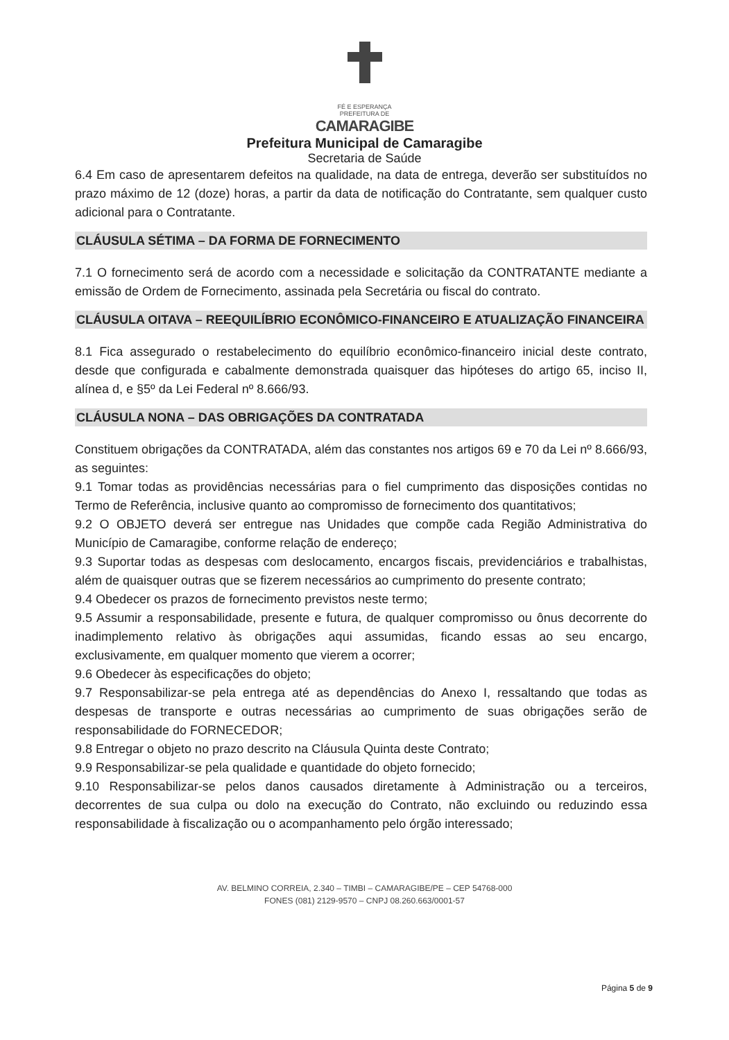FÉ E ESPERANÇA
PREFEITURA DE
CAMARAGIBE
Prefeitura Municipal de Camaragibe
Secretaria de Saúde
6.4 Em caso de apresentarem defeitos na qualidade, na data de entrega, deverão ser substituídos no prazo máximo de 12 (doze) horas, a partir da data de notificação do Contratante, sem qualquer custo adicional para o Contratante.
CLÁUSULA SÉTIMA – DA FORMA DE FORNECIMENTO
7.1 O fornecimento será de acordo com a necessidade e solicitação da CONTRATANTE mediante a emissão de Ordem de Fornecimento, assinada pela Secretária ou fiscal do contrato.
CLÁUSULA OITAVA – REEQUILÍBRIO ECONÔMICO-FINANCEIRO E ATUALIZAÇÃO FINANCEIRA
8.1 Fica assegurado o restabelecimento do equilíbrio econômico-financeiro inicial deste contrato, desde que configurada e cabalmente demonstrada quaisquer das hipóteses do artigo 65, inciso II, alínea d, e §5º da Lei Federal nº 8.666/93.
CLÁUSULA NONA – DAS OBRIGAÇÕES DA CONTRATADA
Constituem obrigações da CONTRATADA, além das constantes nos artigos 69 e 70 da Lei nº 8.666/93, as seguintes:
9.1 Tomar todas as providências necessárias para o fiel cumprimento das disposições contidas no Termo de Referência, inclusive quanto ao compromisso de fornecimento dos quantitativos;
9.2 O OBJETO deverá ser entregue nas Unidades que compõe cada Região Administrativa do Município de Camaragibe, conforme relação de endereço;
9.3 Suportar todas as despesas com deslocamento, encargos fiscais, previdenciários e trabalhistas, além de quaisquer outras que se fizerem necessários ao cumprimento do presente contrato;
9.4 Obedecer os prazos de fornecimento previstos neste termo;
9.5 Assumir a responsabilidade, presente e futura, de qualquer compromisso ou ônus decorrente do inadimplemento relativo às obrigações aqui assumidas, ficando essas ao seu encargo, exclusivamente, em qualquer momento que vierem a ocorrer;
9.6 Obedecer às especificações do objeto;
9.7 Responsabilizar-se pela entrega até as dependências do Anexo I, ressaltando que todas as despesas de transporte e outras necessárias ao cumprimento de suas obrigações serão de responsabilidade do FORNECEDOR;
9.8 Entregar o objeto no prazo descrito na Cláusula Quinta deste Contrato;
9.9 Responsabilizar-se pela qualidade e quantidade do objeto fornecido;
9.10 Responsabilizar-se pelos danos causados diretamente à Administração ou a terceiros, decorrentes de sua culpa ou dolo na execução do Contrato, não excluindo ou reduzindo essa responsabilidade à fiscalização ou o acompanhamento pelo órgão interessado;
AV. BELMINO CORREIA, 2.340 – TIMBI – CAMARAGIBE/PE – CEP 54768-000
FONES (081) 2129-9570 – CNPJ 08.260.663/0001-57
Página 5 de 9